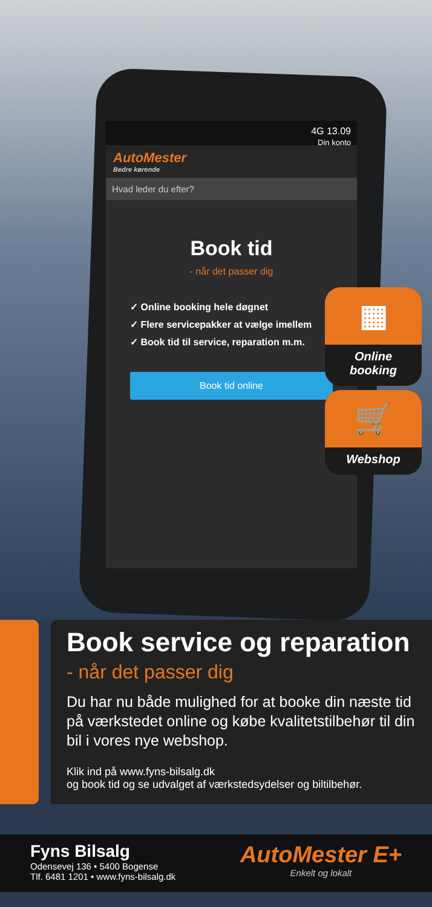4G 13.09
Din konto
AutoMester
Bedre kørende
Hvad leder du efter?
Book tid
- når det passer dig
✓ Online booking hele døgnet
✓ Flere servicepakker at vælge imellem
✓ Book tid til service, reparation m.m.
Book tid online
▦
Online
booking
🛒
Webshop
Book service og reparation
- når det passer dig
Du har nu både mulighed for at booke din næste tid på værkstedet online og købe kvalitetstilbehør til din bil i vores nye webshop.
Klik ind på www.fyns-bilsalg.dk
og book tid og se udvalget af værkstedsydelser og biltilbehør.
Fyns Bilsalg
Odensevej 136 • 5400 Bogense
Tlf. 6481 1201 • www.fyns-bilsalg.dk
AutoMester E+
Enkelt og lokalt